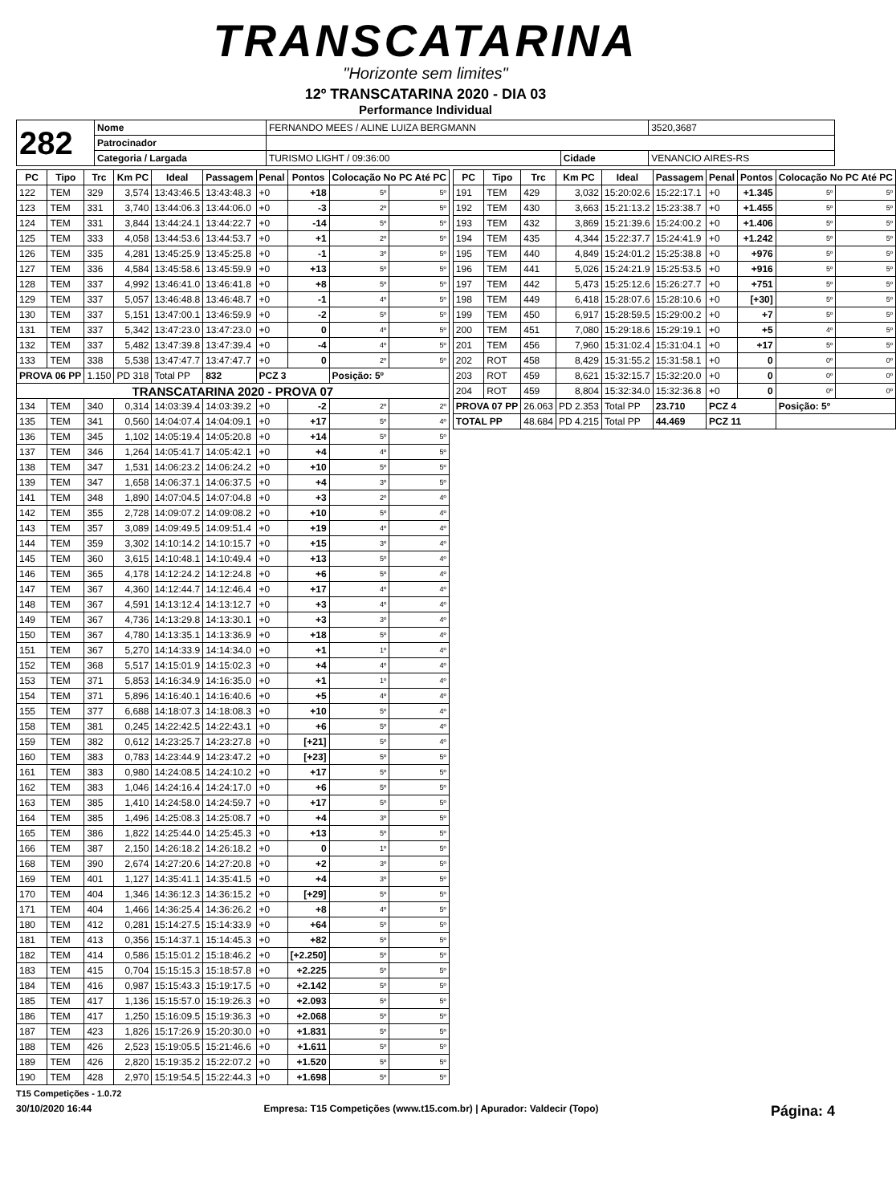TRANSCATARINA
"Horizonte sem limites"
12º TRANSCATARINA 2020 - DIA 03
Performance Individual
| 282 | Nome | FERNANDO MEES / ALINE LUIZA BERGMANN | | | 3520,3687 |
| | Patrocinador | | | | |
| | Categoria / Largada | | TURISMO LIGHT / 09:36:00 | Cidade | VENANCIO AIRES-RS |
| PC | Tipo | Trc | Km PC | Ideal | Passagem | Penal | Pontos | Colocação No PC Até PC | |
| --- | --- | --- | --- | --- | --- | --- | --- | --- | --- |
| 122 | TEM | 329 | 3,574 | 13:43:46.5 | 13:43:48.3 | +0 | +18 | 5º | 5º |
| 123 | TEM | 331 | 3,740 | 13:44:06.3 | 13:44:06.0 | +0 | -3 | 2º | 5º |
| 124 | TEM | 331 | 3,844 | 13:44:24.1 | 13:44:22.7 | +0 | -14 | 5º | 5º |
| 125 | TEM | 333 | 4,058 | 13:44:53.6 | 13:44:53.7 | +0 | +1 | 2º | 5º |
| 126 | TEM | 335 | 4,281 | 13:45:25.9 | 13:45:25.8 | +0 | -1 | 3º | 5º |
| 127 | TEM | 336 | 4,584 | 13:45:58.6 | 13:45:59.9 | +0 | +13 | 5º | 5º |
| 128 | TEM | 337 | 4,992 | 13:46:41.0 | 13:46:41.8 | +0 | +8 | 5º | 5º |
| 129 | TEM | 337 | 5,057 | 13:46:48.8 | 13:46:48.7 | +0 | -1 | 4º | 5º |
| 130 | TEM | 337 | 5,151 | 13:47:00.1 | 13:46:59.9 | +0 | -2 | 5º | 5º |
| 131 | TEM | 337 | 5,342 | 13:47:23.0 | 13:47:23.0 | +0 | 0 | 4º | 5º |
| 132 | TEM | 337 | 5,482 | 13:47:39.8 | 13:47:39.4 | +0 | -4 | 4º | 5º |
| 133 | TEM | 338 | 5,538 | 13:47:47.7 | 13:47:47.7 | +0 | 0 | 2º | 5º |
| PROVA 06 PP | | 1.150 | PD 318 | Total PP | 832 | PCZ 3 | | Posição: 5º | |
| TRANSCATARINA 2020 - PROVA 07 | | | | | | | | | |
| 134 | TEM | 340 | 0,314 | 14:03:39.4 | 14:03:39.2 | +0 | -2 | 2º | 2º |
| 135 | TEM | 341 | 0,560 | 14:04:07.4 | 14:04:09.1 | +0 | +17 | 5º | 4º |
| 136 | TEM | 345 | 1,102 | 14:05:19.4 | 14:05:20.8 | +0 | +14 | 5º | 5º |
| 137 | TEM | 346 | 1,264 | 14:05:41.7 | 14:05:42.1 | +0 | +4 | 4º | 5º |
| 138 | TEM | 347 | 1,531 | 14:06:23.2 | 14:06:24.2 | +0 | +10 | 5º | 5º |
| 139 | TEM | 347 | 1,658 | 14:06:37.1 | 14:06:37.5 | +0 | +4 | 3º | 5º |
| 141 | TEM | 348 | 1,890 | 14:07:04.5 | 14:07:04.8 | +0 | +3 | 2º | 4º |
| 142 | TEM | 355 | 2,728 | 14:09:07.2 | 14:09:08.2 | +0 | +10 | 5º | 4º |
| 143 | TEM | 357 | 3,089 | 14:09:49.5 | 14:09:51.4 | +0 | +19 | 4º | 4º |
| 144 | TEM | 359 | 3,302 | 14:10:14.2 | 14:10:15.7 | +0 | +15 | 3º | 4º |
| 145 | TEM | 360 | 3,615 | 14:10:48.1 | 14:10:49.4 | +0 | +13 | 5º | 4º |
| 146 | TEM | 365 | 4,178 | 14:12:24.2 | 14:12:24.8 | +0 | +6 | 5º | 4º |
| 147 | TEM | 367 | 4,360 | 14:12:44.7 | 14:12:46.4 | +0 | +17 | 4º | 4º |
| 148 | TEM | 367 | 4,591 | 14:13:12.4 | 14:13:12.7 | +0 | +3 | 4º | 4º |
| 149 | TEM | 367 | 4,736 | 14:13:29.8 | 14:13:30.1 | +0 | +3 | 3º | 4º |
| 150 | TEM | 367 | 4,780 | 14:13:35.1 | 14:13:36.9 | +0 | +18 | 5º | 4º |
| 151 | TEM | 367 | 5,270 | 14:14:33.9 | 14:14:34.0 | +0 | +1 | 1º | 4º |
| 152 | TEM | 368 | 5,517 | 14:15:01.9 | 14:15:02.3 | +0 | +4 | 4º | 4º |
| 153 | TEM | 371 | 5,853 | 14:16:34.9 | 14:16:35.0 | +0 | +1 | 1º | 4º |
| 154 | TEM | 371 | 5,896 | 14:16:40.1 | 14:16:40.6 | +0 | +5 | 4º | 4º |
| 155 | TEM | 377 | 6,688 | 14:18:07.3 | 14:18:08.3 | +0 | +10 | 5º | 4º |
| 158 | TEM | 381 | 0,245 | 14:22:42.5 | 14:22:43.1 | +0 | +6 | 5º | 4º |
| 159 | TEM | 382 | 0,612 | 14:23:25.7 | 14:23:27.8 | +0 | [+21] | 5º | 4º |
| 160 | TEM | 383 | 0,783 | 14:23:44.9 | 14:23:47.2 | +0 | [+23] | 5º | 5º |
| 161 | TEM | 383 | 0,980 | 14:24:08.5 | 14:24:10.2 | +0 | +17 | 5º | 5º |
| 162 | TEM | 383 | 1,046 | 14:24:16.4 | 14:24:17.0 | +0 | +6 | 5º | 5º |
| 163 | TEM | 385 | 1,410 | 14:24:58.0 | 14:24:59.7 | +0 | +17 | 5º | 5º |
| 164 | TEM | 385 | 1,496 | 14:25:08.3 | 14:25:08.7 | +0 | +4 | 3º | 5º |
| 165 | TEM | 386 | 1,822 | 14:25:44.0 | 14:25:45.3 | +0 | +13 | 5º | 5º |
| 166 | TEM | 387 | 2,150 | 14:26:18.2 | 14:26:18.2 | +0 | 0 | 1º | 5º |
| 168 | TEM | 390 | 2,674 | 14:27:20.6 | 14:27:20.8 | +0 | +2 | 3º | 5º |
| 169 | TEM | 401 | 1,127 | 14:35:41.1 | 14:35:41.5 | +0 | +4 | 3º | 5º |
| 170 | TEM | 404 | 1,346 | 14:36:12.3 | 14:36:15.2 | +0 | [+29] | 5º | 5º |
| 171 | TEM | 404 | 1,466 | 14:36:25.4 | 14:36:26.2 | +0 | +8 | 4º | 5º |
| 180 | TEM | 412 | 0,281 | 15:14:27.5 | 15:14:33.9 | +0 | +64 | 5º | 5º |
| 181 | TEM | 413 | 0,356 | 15:14:37.1 | 15:14:45.3 | +0 | +82 | 5º | 5º |
| 182 | TEM | 414 | 0,586 | 15:15:01.2 | 15:18:46.2 | +0 | [+2.250] | 5º | 5º |
| 183 | TEM | 415 | 0,704 | 15:15:15.3 | 15:18:57.8 | +0 | +2.225 | 5º | 5º |
| 184 | TEM | 416 | 0,987 | 15:15:43.3 | 15:19:17.5 | +0 | +2.142 | 5º | 5º |
| 185 | TEM | 417 | 1,136 | 15:15:57.0 | 15:19:26.3 | +0 | +2.093 | 5º | 5º |
| 186 | TEM | 417 | 1,250 | 15:16:09.5 | 15:19:36.3 | +0 | +2.068 | 5º | 5º |
| 187 | TEM | 423 | 1,826 | 15:17:26.9 | 15:20:30.0 | +0 | +1.831 | 5º | 5º |
| 188 | TEM | 426 | 2,523 | 15:19:05.5 | 15:21:46.6 | +0 | +1.611 | 5º | 5º |
| 189 | TEM | 426 | 2,820 | 15:19:35.2 | 15:22:07.2 | +0 | +1.520 | 5º | 5º |
| 190 | TEM | 428 | 2,970 | 15:19:54.5 | 15:22:44.3 | +0 | +1.698 | 5º | 5º |
| PC | Tipo | Trc | Km PC | Ideal | Passagem | Penal | Pontos | Colocação No PC Até PC | |
| --- | --- | --- | --- | --- | --- | --- | --- | --- | --- |
| 191 | TEM | 429 | 3,032 | 15:20:02.6 | 15:22:17.1 | +0 | +1.345 | 5º | 5º |
| 192 | TEM | 430 | 3,663 | 15:21:13.2 | 15:23:38.7 | +0 | +1.455 | 5º | 5º |
| 193 | TEM | 432 | 3,869 | 15:21:39.6 | 15:24:00.2 | +0 | +1.406 | 5º | 5º |
| 194 | TEM | 435 | 4,344 | 15:22:37.7 | 15:24:41.9 | +0 | +1.242 | 5º | 5º |
| 195 | TEM | 440 | 4,849 | 15:24:01.2 | 15:25:38.8 | +0 | +976 | 5º | 5º |
| 196 | TEM | 441 | 5,026 | 15:24:21.9 | 15:25:53.5 | +0 | +916 | 5º | 5º |
| 197 | TEM | 442 | 5,473 | 15:25:12.6 | 15:26:27.7 | +0 | +751 | 5º | 5º |
| 198 | TEM | 449 | 6,418 | 15:28:07.6 | 15:28:10.6 | +0 | [+30] | 5º | 5º |
| 199 | TEM | 450 | 6,917 | 15:28:59.5 | 15:29:00.2 | +0 | +7 | 5º | 5º |
| 200 | TEM | 451 | 7,080 | 15:29:18.6 | 15:29:19.1 | +0 | +5 | 4º | 5º |
| 201 | TEM | 456 | 7,960 | 15:31:02.4 | 15:31:04.1 | +0 | +17 | 5º | 5º |
| 202 | ROT | 458 | 8,429 | 15:31:55.2 | 15:31:58.1 | +0 | 0 | 0º | 0º |
| 203 | ROT | 459 | 8,621 | 15:32:15.7 | 15:32:20.0 | +0 | 0 | 0º | 0º |
| 204 | ROT | 459 | 8,804 | 15:32:34.0 | 15:32:36.8 | +0 | 0 | 0º | 0º |
| PROVA 07 PP | | 26.063 | PD 2.353 | Total PP | 23.710 | PCZ 4 | | Posição: 5º | |
| TOTAL PP | | 48.684 | PD 4.215 | Total PP | 44.469 | PCZ 11 | | | |
T15 Competições - 1.0.72
30/10/2020 16:44 Empresa: T15 Competições (www.t15.com.br) | Apurador: Valdecir (Topo) Página: 4